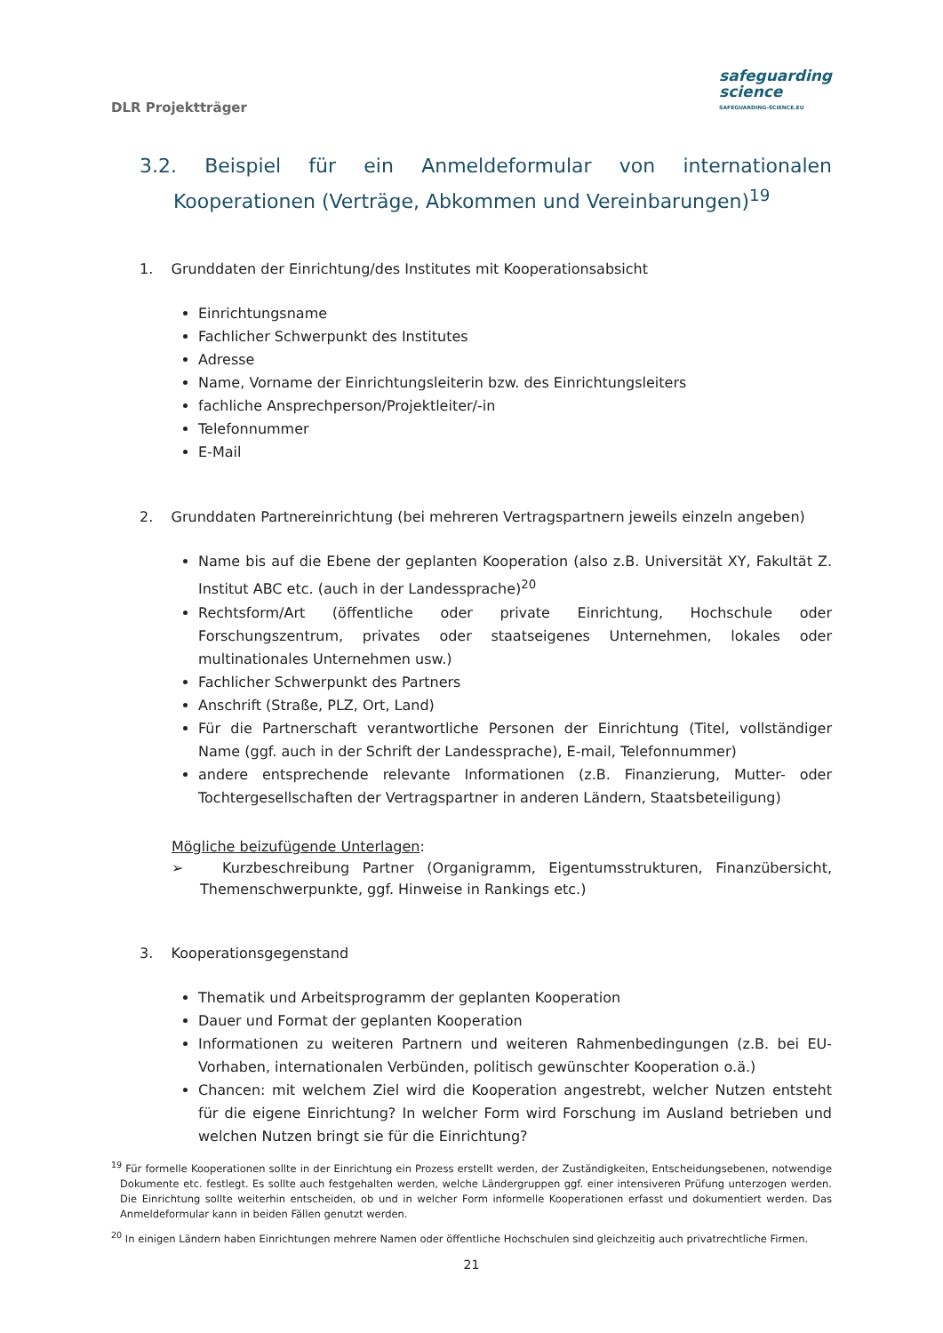DLR Projektträger
safeguarding
science
SAFEGUARDING-SCIENCE.EU
3.2. Beispiel für ein Anmeldeformular von internationalen Kooperationen (Verträge, Abkommen und Vereinbarungen)<sup>19</sup>
1. Grunddaten der Einrichtung/des Institutes mit Kooperationsabsicht
Einrichtungsname
Fachlicher Schwerpunkt des Institutes
Adresse
Name, Vorname der Einrichtungsleiterin bzw. des Einrichtungsleiters
fachliche Ansprechperson/Projektleiter/-in
Telefonnummer
E-Mail
2. Grunddaten Partnereinrichtung (bei mehreren Vertragspartnern jeweils einzeln angeben)
Name bis auf die Ebene der geplanten Kooperation (also z.B. Universität XY, Fakultät Z. Institut ABC etc. (auch in der Landessprache)<sup>20</sup>
Rechtsform/Art (öffentliche oder private Einrichtung, Hochschule oder Forschungszentrum, privates oder staatseigenes Unternehmen, lokales oder multinationales Unternehmen usw.)
Fachlicher Schwerpunkt des Partners
Anschrift (Straße, PLZ, Ort, Land)
Für die Partnerschaft verantwortliche Personen der Einrichtung (Titel, vollständiger Name (ggf. auch in der Schrift der Landessprache), E-mail, Telefonnummer)
andere entsprechende relevante Informationen (z.B. Finanzierung, Mutter- oder Tochtergesellschaften der Vertragspartner in anderen Ländern, Staatsbeteiligung)
Mögliche beizufügende Unterlagen:
➢ Kurzbeschreibung Partner (Organigramm, Eigentumsstrukturen, Finanzübersicht, Themenschwerpunkte, ggf. Hinweise in Rankings etc.)
3. Kooperationsgegenstand
Thematik und Arbeitsprogramm der geplanten Kooperation
Dauer und Format der geplanten Kooperation
Informationen zu weiteren Partnern und weiteren Rahmenbedingungen (z.B. bei EU-Vorhaben, internationalen Verbünden, politisch gewünschter Kooperation o.ä.)
Chancen: mit welchem Ziel wird die Kooperation angestrebt, welcher Nutzen entsteht für die eigene Einrichtung? In welcher Form wird Forschung im Ausland betrieben und welchen Nutzen bringt sie für die Einrichtung?
<sup>19</sup> Für formelle Kooperationen sollte in der Einrichtung ein Prozess erstellt werden, der Zuständigkeiten, Entscheidungsebenen, notwendige Dokumente etc. festlegt. Es sollte auch festgehalten werden, welche Ländergruppen ggf. einer intensiveren Prüfung unterzogen werden. Die Einrichtung sollte weiterhin entscheiden, ob und in welcher Form informelle Kooperationen erfasst und dokumentiert werden. Das Anmeldeformular kann in beiden Fällen genutzt werden.
<sup>20</sup> In einigen Ländern haben Einrichtungen mehrere Namen oder öffentliche Hochschulen sind gleichzeitig auch privatrechtliche Firmen.
21